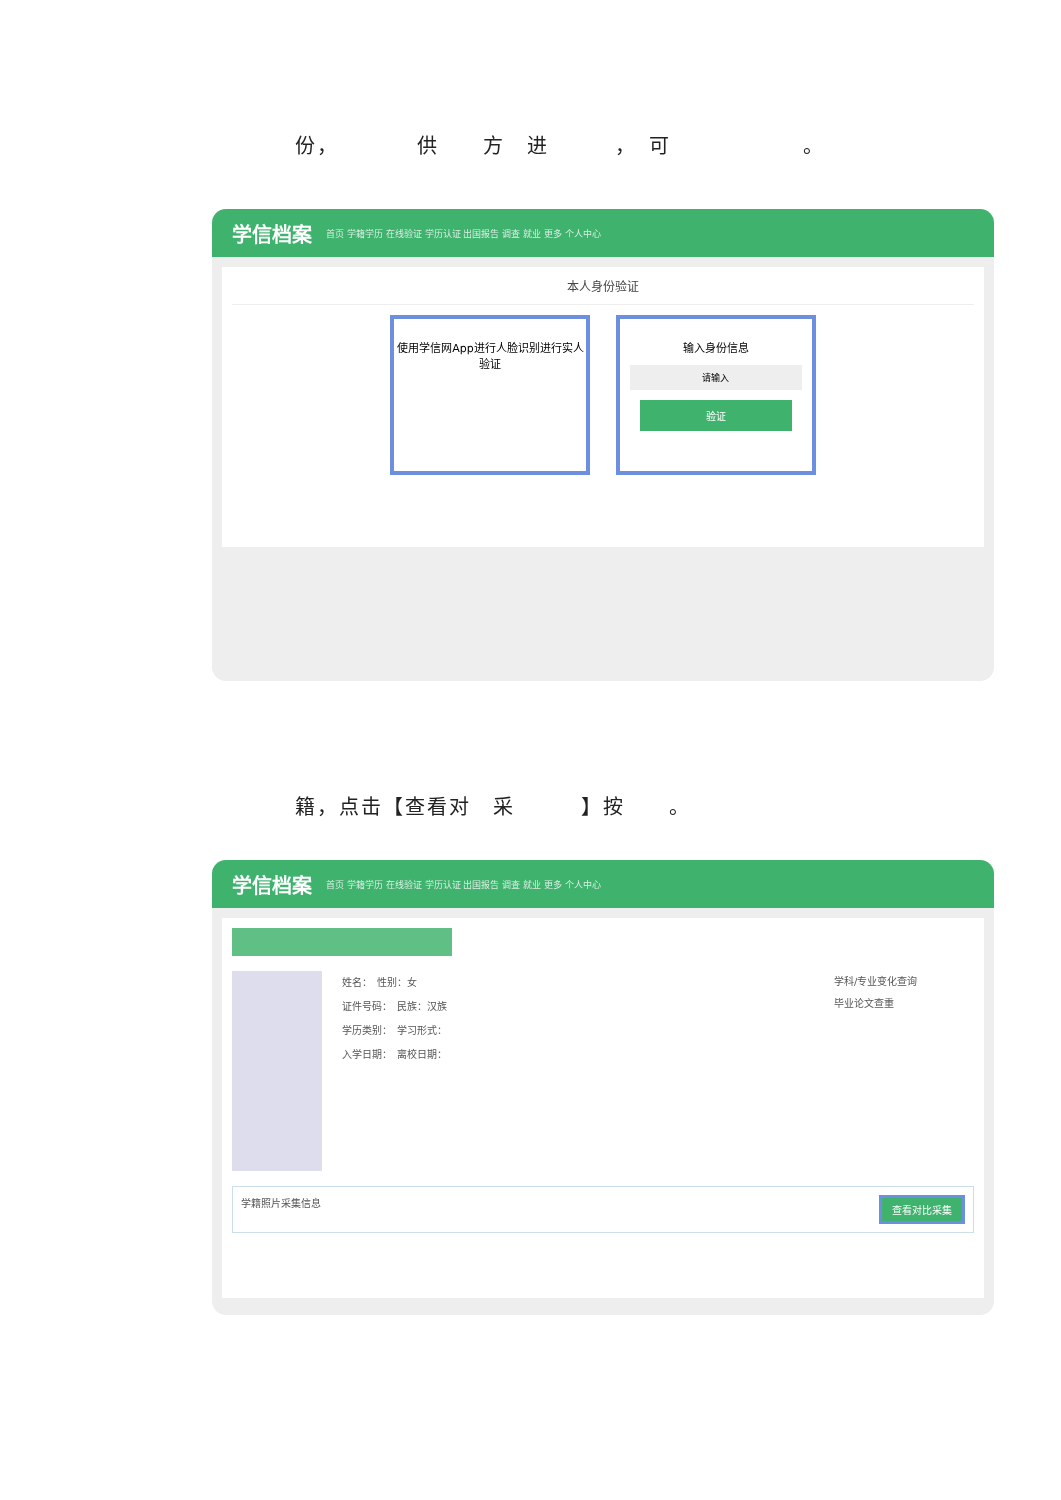份，　　　　供　　方　进　　　，　可　　　　　　。
学信档案 首页 学籍学历 在线验证 学历认证 出国报告 调查 就业 更多 个人中心
本人身份验证
使用学信网App进行人脸识别进行实人验证
输入身份信息
请输入
验证
籍，点击【查看对　采　　　】按　　。
学信档案 首页 学籍学历 在线验证 学历认证 出国报告 调查 就业 更多 个人中心
姓名：　性别：女
证件号码：　民族：汉族
学历类别：　学习形式：
入学日期：　离校日期：
学科/专业变化查询
毕业论文查重
学籍照片采集信息 查看对比采集